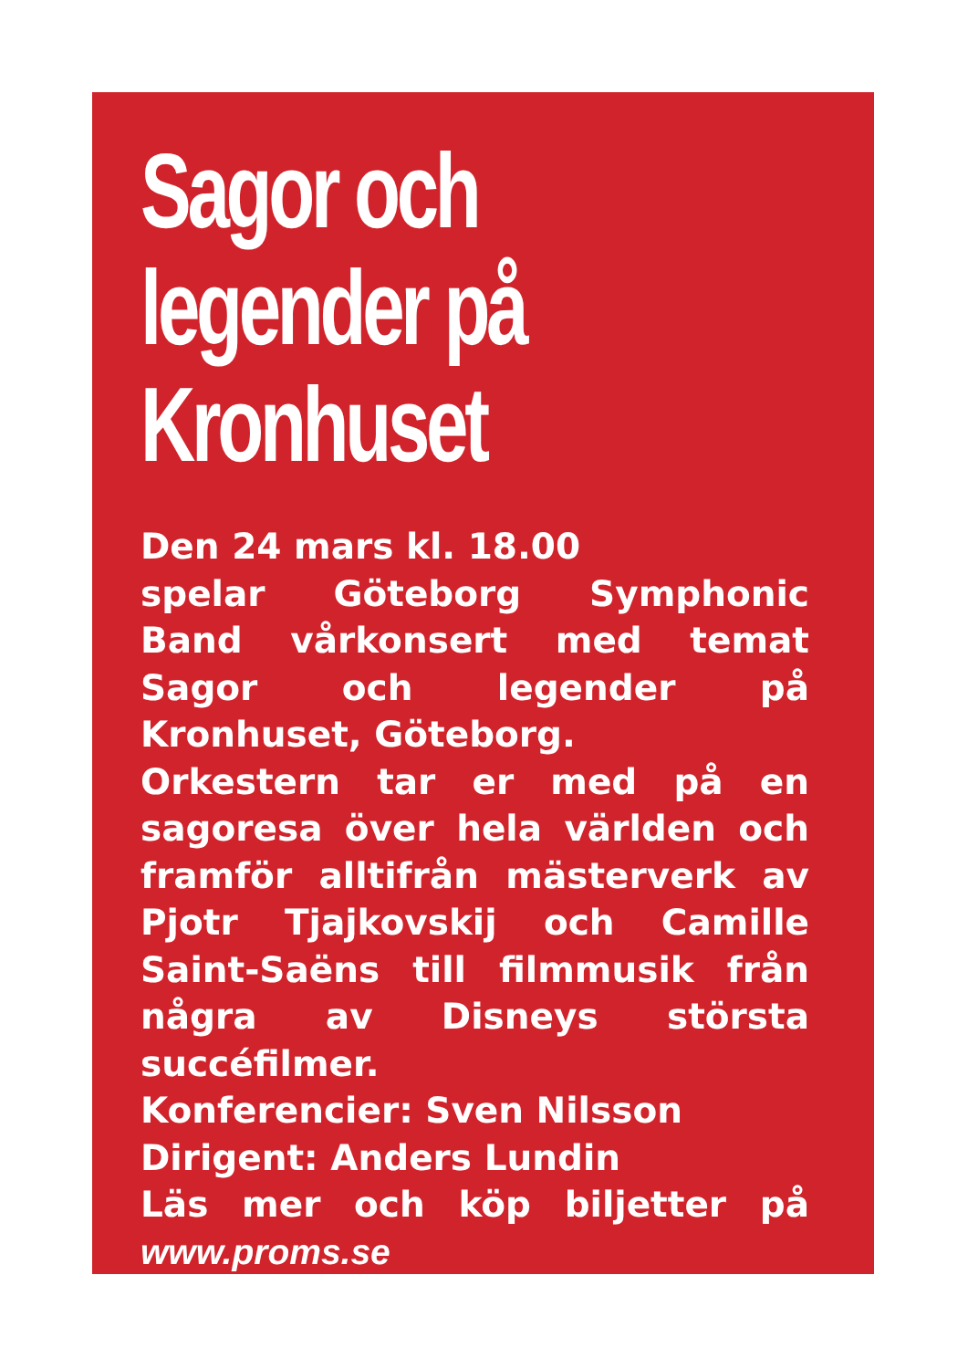Sagor och legender på Kronhuset
Den 24 mars kl. 18.00
spelar Göteborg Symphonic Band vårkonsert med temat Sagor och legender på Kronhuset, Göteborg.
Orkestern tar er med på en sagoresa över hela världen och framför alltifrån mästerverk av Pjotr Tjajkovskij och Camille Saint-Saëns till filmmusik från några av Disneys största succéfilmer.
Konferencier: Sven Nilsson
Dirigent: Anders Lundin
Läs mer och köp biljetter på www.proms.se